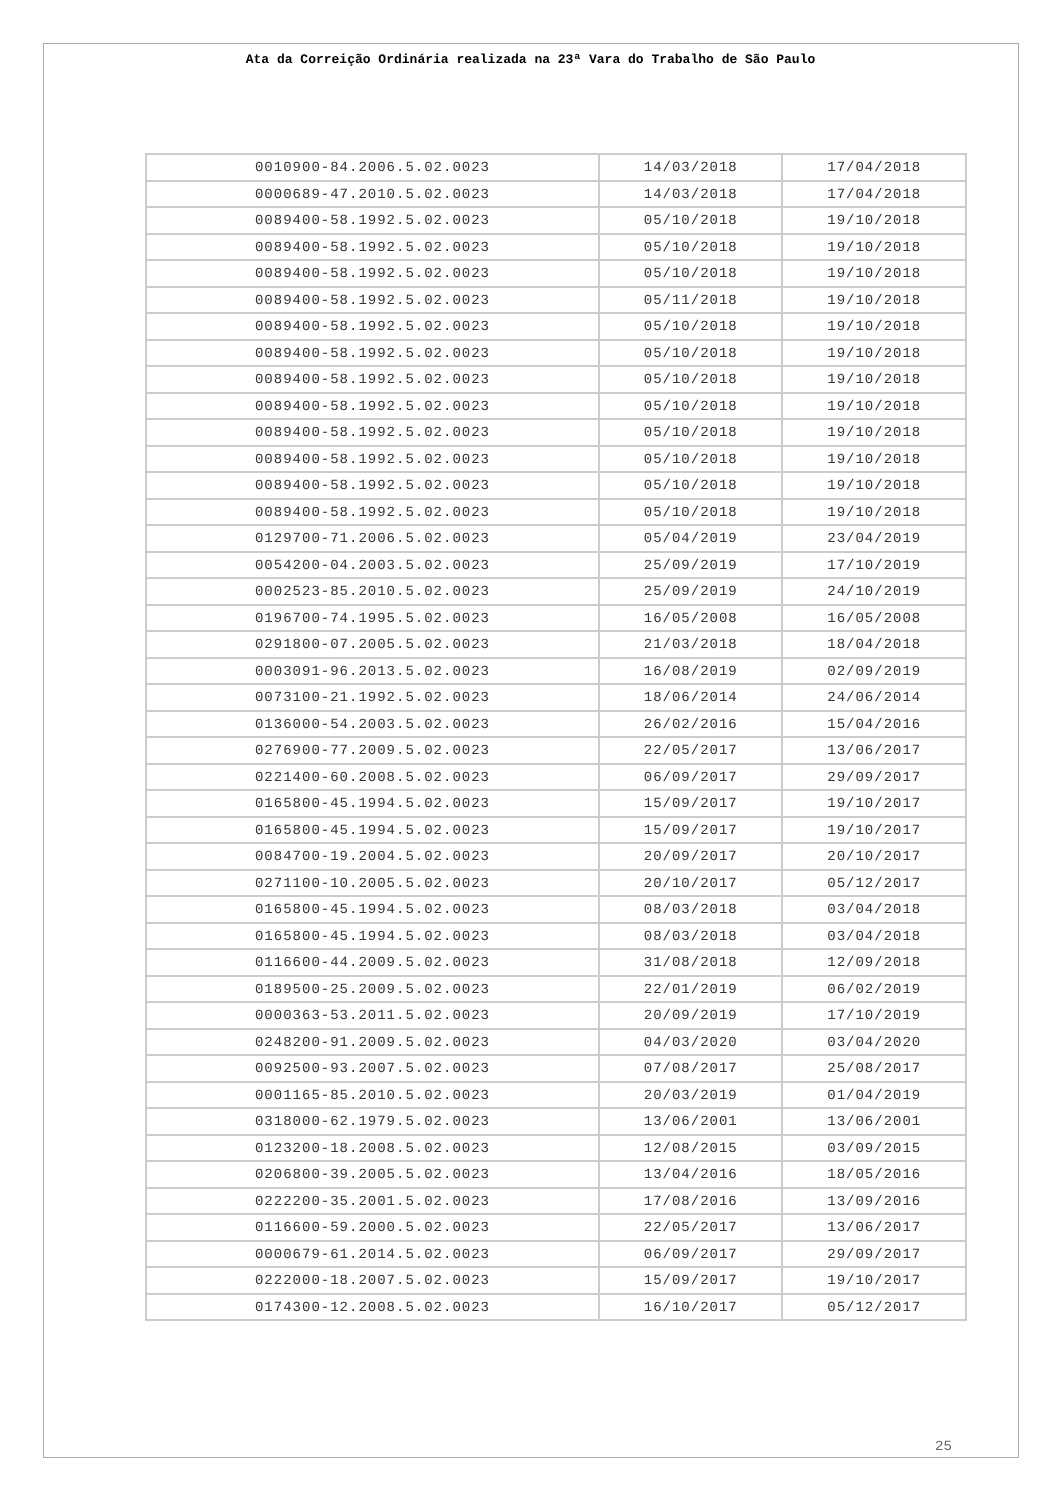Ata da Correição Ordinária realizada na 23ª Vara do Trabalho de São Paulo
| 0010900-84.2006.5.02.0023 | 14/03/2018 | 17/04/2018 |
| 0000689-47.2010.5.02.0023 | 14/03/2018 | 17/04/2018 |
| 0089400-58.1992.5.02.0023 | 05/10/2018 | 19/10/2018 |
| 0089400-58.1992.5.02.0023 | 05/10/2018 | 19/10/2018 |
| 0089400-58.1992.5.02.0023 | 05/10/2018 | 19/10/2018 |
| 0089400-58.1992.5.02.0023 | 05/11/2018 | 19/10/2018 |
| 0089400-58.1992.5.02.0023 | 05/10/2018 | 19/10/2018 |
| 0089400-58.1992.5.02.0023 | 05/10/2018 | 19/10/2018 |
| 0089400-58.1992.5.02.0023 | 05/10/2018 | 19/10/2018 |
| 0089400-58.1992.5.02.0023 | 05/10/2018 | 19/10/2018 |
| 0089400-58.1992.5.02.0023 | 05/10/2018 | 19/10/2018 |
| 0089400-58.1992.5.02.0023 | 05/10/2018 | 19/10/2018 |
| 0089400-58.1992.5.02.0023 | 05/10/2018 | 19/10/2018 |
| 0089400-58.1992.5.02.0023 | 05/10/2018 | 19/10/2018 |
| 0129700-71.2006.5.02.0023 | 05/04/2019 | 23/04/2019 |
| 0054200-04.2003.5.02.0023 | 25/09/2019 | 17/10/2019 |
| 0002523-85.2010.5.02.0023 | 25/09/2019 | 24/10/2019 |
| 0196700-74.1995.5.02.0023 | 16/05/2008 | 16/05/2008 |
| 0291800-07.2005.5.02.0023 | 21/03/2018 | 18/04/2018 |
| 0003091-96.2013.5.02.0023 | 16/08/2019 | 02/09/2019 |
| 0073100-21.1992.5.02.0023 | 18/06/2014 | 24/06/2014 |
| 0136000-54.2003.5.02.0023 | 26/02/2016 | 15/04/2016 |
| 0276900-77.2009.5.02.0023 | 22/05/2017 | 13/06/2017 |
| 0221400-60.2008.5.02.0023 | 06/09/2017 | 29/09/2017 |
| 0165800-45.1994.5.02.0023 | 15/09/2017 | 19/10/2017 |
| 0165800-45.1994.5.02.0023 | 15/09/2017 | 19/10/2017 |
| 0084700-19.2004.5.02.0023 | 20/09/2017 | 20/10/2017 |
| 0271100-10.2005.5.02.0023 | 20/10/2017 | 05/12/2017 |
| 0165800-45.1994.5.02.0023 | 08/03/2018 | 03/04/2018 |
| 0165800-45.1994.5.02.0023 | 08/03/2018 | 03/04/2018 |
| 0116600-44.2009.5.02.0023 | 31/08/2018 | 12/09/2018 |
| 0189500-25.2009.5.02.0023 | 22/01/2019 | 06/02/2019 |
| 0000363-53.2011.5.02.0023 | 20/09/2019 | 17/10/2019 |
| 0248200-91.2009.5.02.0023 | 04/03/2020 | 03/04/2020 |
| 0092500-93.2007.5.02.0023 | 07/08/2017 | 25/08/2017 |
| 0001165-85.2010.5.02.0023 | 20/03/2019 | 01/04/2019 |
| 0318000-62.1979.5.02.0023 | 13/06/2001 | 13/06/2001 |
| 0123200-18.2008.5.02.0023 | 12/08/2015 | 03/09/2015 |
| 0206800-39.2005.5.02.0023 | 13/04/2016 | 18/05/2016 |
| 0222200-35.2001.5.02.0023 | 17/08/2016 | 13/09/2016 |
| 0116600-59.2000.5.02.0023 | 22/05/2017 | 13/06/2017 |
| 0000679-61.2014.5.02.0023 | 06/09/2017 | 29/09/2017 |
| 0222000-18.2007.5.02.0023 | 15/09/2017 | 19/10/2017 |
| 0174300-12.2008.5.02.0023 | 16/10/2017 | 05/12/2017 |
25